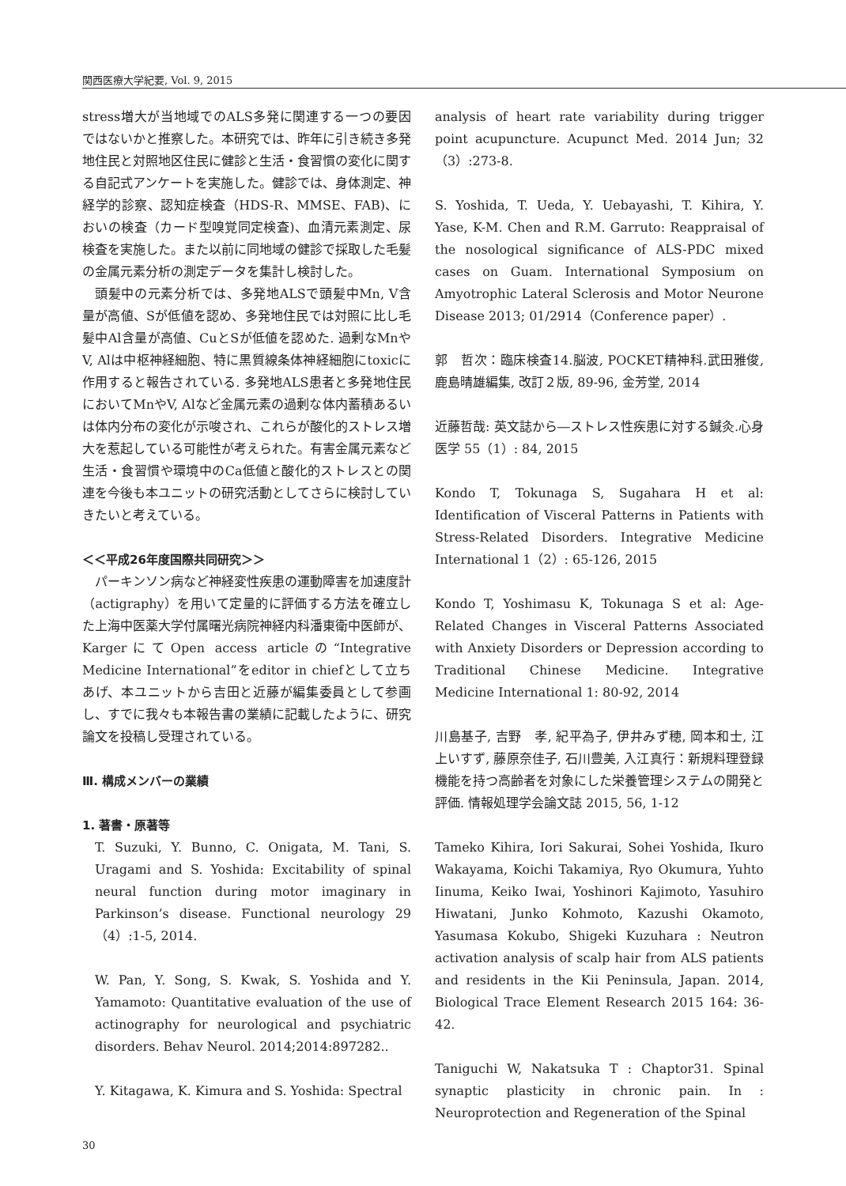関西医療大学紀要, Vol. 9, 2015
stress増大が当地域でのALS多発に関連する一つの要因ではないかと推察した。本研究では、昨年に引き続き多発地住民と対照地区住民に健診と生活・食習慣の変化に関する自記式アンケートを実施した。健診では、身体測定、神経学的診察、認知症検査（HDS-R、MMSE、FAB)、においの検査（カード型嗅覚同定検査)、血清元素測定、尿検査を実施した。また以前に同地域の健診で採取した毛髪の金属元素分析の測定データを集計し検討した。
頭髪中の元素分析では、多発地ALSで頭髪中Mn, V含量が高値、Sが低値を認め、多発地住民では対照に比し毛髪中Al含量が高値、CuとSが低値を認めた. 過剰なMnやV, Alは中枢神経細胞、特に黒質線条体神経細胞にtoxicに作用すると報告されている. 多発地ALS患者と多発地住民においてMnやV, Alなど金属元素の過剰な体内蓄積あるいは体内分布の変化が示唆され、これらが酸化的ストレス増大を惹起している可能性が考えられた。有害金属元素など生活・食習慣や環境中のCa低値と酸化的ストレスとの関連を今後も本ユニットの研究活動としてさらに検討していきたいと考えている。
＜＜平成26年度国際共同研究＞＞
パーキンソン病など神経変性疾患の運動障害を加速度計（actigraphy）を用いて定量的に評価する方法を確立した上海中医薬大学付属曙光病院神経内科潘東衛中医師が、KargerにてOpen access articleの“Integrative Medicine International”をeditor in chiefとして立ちあげ、本ユニットから吉田と近藤が編集委員として参画し、すでに我々も本報告書の業績に記載したように、研究論文を投稿し受理されている。
Ⅲ. 構成メンバーの業績
1. 著書・原著等
T. Suzuki, Y. Bunno, C. Onigata, M. Tani, S. Uragami and S. Yoshida: Excitability of spinal neural function during motor imaginary in Parkinson’s disease. Functional neurology 29（4）:1-5, 2014.
W. Pan, Y. Song, S. Kwak, S. Yoshida and Y. Yamamoto: Quantitative evaluation of the use of actinography for neurological and psychiatric disorders. Behav Neurol. 2014;2014:897282..
Y. Kitagawa, K. Kimura and S. Yoshida: Spectral
analysis of heart rate variability during trigger point acupuncture. Acupunct Med. 2014 Jun; 32（3）:273-8.
S. Yoshida, T. Ueda, Y. Uebayashi, T. Kihira, Y. Yase, K-M. Chen and R.M. Garruto: Reappraisal of the nosological significance of ALS-PDC mixed cases on Guam. International Symposium on Amyotrophic Lateral Sclerosis and Motor Neurone Disease 2013; 01/2914（Conference paper）.
郭　哲次：臨床検査14.脳波, POCKET精神科.武田雅俊, 鹿島晴雄編集, 改訂２版, 89-96, 金芳堂, 2014
近藤哲哉: 英文誌から―ストレス性疾患に対する鍼灸.心身医学 55（1）: 84, 2015
Kondo T, Tokunaga S, Sugahara H et al: Identification of Visceral Patterns in Patients with Stress-Related Disorders. Integrative Medicine International 1（2）: 65-126, 2015
Kondo T, Yoshimasu K, Tokunaga S et al: Age-Related Changes in Visceral Patterns Associated with Anxiety Disorders or Depression according to Traditional Chinese Medicine. Integrative Medicine International 1: 80-92, 2014
川島基子, 吉野　孝, 紀平為子, 伊井みず穂, 岡本和士, 江上いすず, 藤原奈佳子, 石川豊美, 入江真行：新規料理登録機能を持つ高齢者を対象にした栄養管理システムの開発と評価. 情報処理学会論文誌 2015, 56, 1-12
Tameko Kihira, Iori Sakurai, Sohei Yoshida, Ikuro Wakayama, Koichi Takamiya, Ryo Okumura, Yuhto Iinuma, Keiko Iwai, Yoshinori Kajimoto, Yasuhiro Hiwatani, Junko Kohmoto, Kazushi Okamoto, Yasumasa Kokubo, Shigeki Kuzuhara : Neutron activation analysis of scalp hair from ALS patients and residents in the Kii Peninsula, Japan. 2014, Biological Trace Element Research 2015 164: 36-42.
Taniguchi W, Nakatsuka T : Chaptor31. Spinal synaptic plasticity in chronic pain. In : Neuroprotection and Regeneration of the Spinal
30